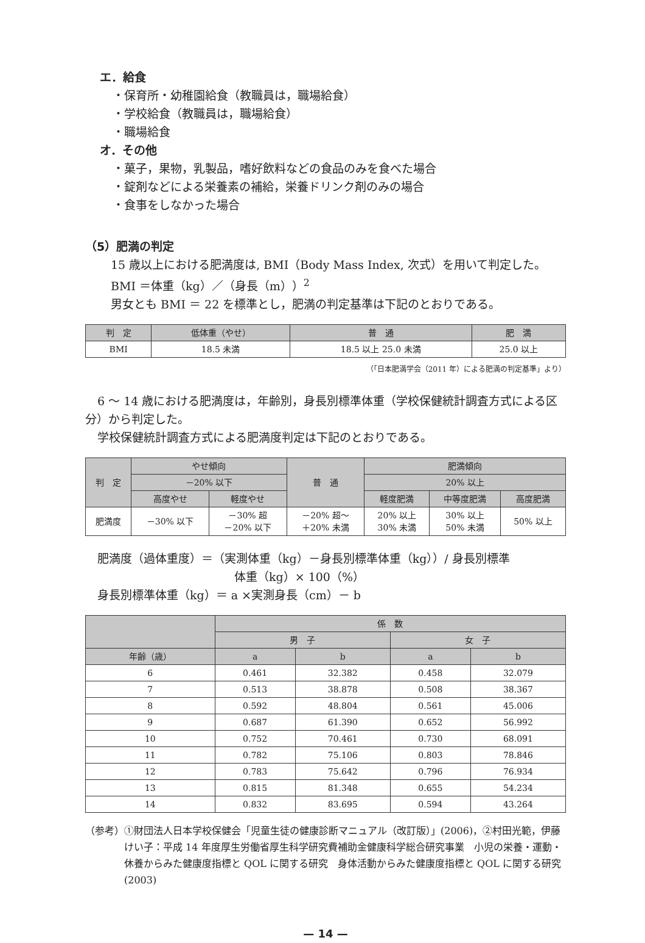エ．給食
・保育所・幼稚園給食（教職員は，職場給食）
・学校給食（教職員は，職場給食）
・職場給食
オ．その他
・菓子，果物，乳製品，嗜好飲料などの食品のみを食べた場合
・錠剤などによる栄養素の補給，栄養ドリンク剤のみの場合
・食事をしなかった場合
（5）肥満の判定
15 歳以上における肥満度は, BMI（Body Mass Index, 次式）を用いて判定した。
BMI ＝体重（kg）／（身長（m））<sup>2</sup>
男女とも BMI ＝ 22 を標準とし，肥満の判定基準は下記のとおりである。
| 判 定 | 低体重（やせ） | 普 通 | 肥 満 |
| --- | --- | --- | --- |
| BMI | 18.5 未満 | 18.5 以上 25.0 未満 | 25.0 以上 |
（「日本肥満学会（2011 年）による肥満の判定基準」より）
6 ～ 14 歳における肥満度は，年齢別，身長別標準体重（学校保健統計調査方式による区分）から判定した。
学校保健統計調査方式による肥満度判定は下記のとおりである。
| 判 定 | やせ傾向 | | 普 通 | 肥満傾向 | | |
| --- | --- | --- | --- | --- | --- | --- |
| | －20% 以下 | | | 20% 以上 | | |
| | 高度やせ | 軽度やせ | | 軽度肥満 | 中等度肥満 | 高度肥満 |
| 肥満度 | －30% 以下 | －30% 超 －20% 以下 | －20% 超～ ＋20% 未満 | 20% 以上 30% 未満 | 30% 以上 50% 未満 | 50% 以上 |
肥満度（過体重度）＝（実測体重（kg）－身長別標準体重（kg））/ 身長別標準
体重（kg）× 100（%）
身長別標準体重（kg）＝ a ×実測身長（cm）－ b
| | 係 数 | | | |
| --- | --- | --- | --- | --- |
| | 男 子 | | 女 子 | |
| 年齢（歳） | a | b | a | b |
| 6 | 0.461 | 32.382 | 0.458 | 32.079 |
| 7 | 0.513 | 38.878 | 0.508 | 38.367 |
| 8 | 0.592 | 48.804 | 0.561 | 45.006 |
| 9 | 0.687 | 61.390 | 0.652 | 56.992 |
| 10 | 0.752 | 70.461 | 0.730 | 68.091 |
| 11 | 0.782 | 75.106 | 0.803 | 78.846 |
| 12 | 0.783 | 75.642 | 0.796 | 76.934 |
| 13 | 0.815 | 81.348 | 0.655 | 54.234 |
| 14 | 0.832 | 83.695 | 0.594 | 43.264 |
（参考） ①財団法人日本学校保健会「児童生徒の健康診断マニュアル（改訂版）」(2006)，②村田光範，伊藤けい子：平成 14 年度厚生労働省厚生科学研究費補助金健康科学総合研究事業　小児の栄養・運動・休養からみた健康度指標と QOL に関する研究　身体活動からみた健康度指標と QOL に関する研究 (2003)
— 14 —